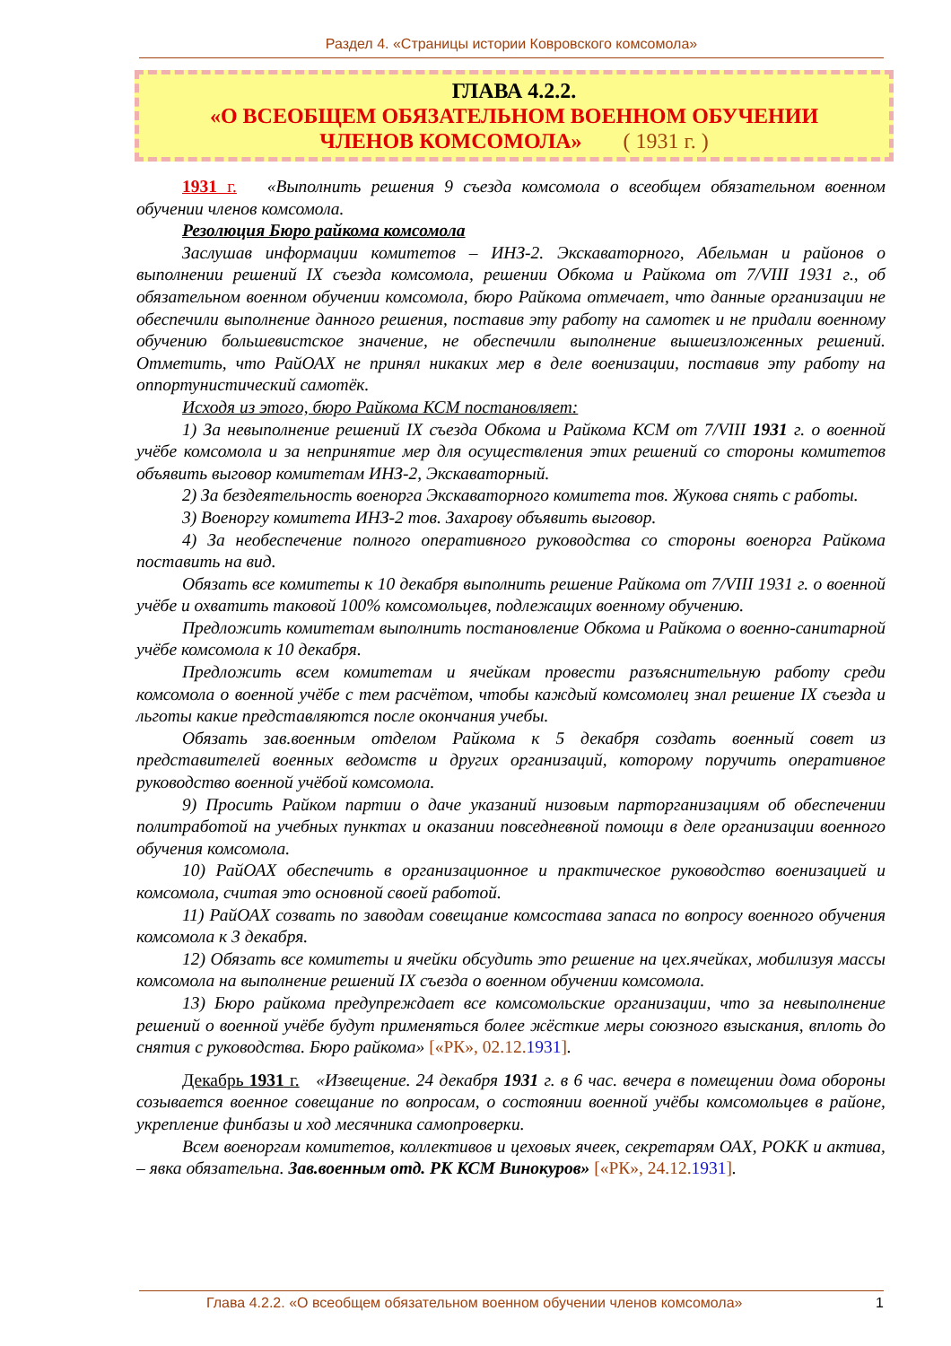Раздел 4. «Страницы истории Ковровского комсомола»
ГЛАВА 4.2.2.
«О ВСЕОБЩЕМ ОБЯЗАТЕЛЬНОМ ВОЕННОМ ОБУЧЕНИИ
ЧЛЕНОВ КОМСОМОЛА» ( 1931 г. )
1931 г. «Выполнить решения 9 съезда комсомола о всеобщем обязательном военном обучении членов комсомола.
Резолюция Бюро райкома комсомола
Заслушав информации комитетов – ИНЗ-2. Экскаваторного, Абельман и районов о выполнении решений IX съезда комсомола, решении Обкома и Райкома от 7/VIII 1931 г., об обязательном военном обучении комсомола, бюро Райкома отмечает, что данные организации не обеспечили выполнение данного решения, поставив эту работу на самотек и не придали военному обучению большевистское значение, не обеспечили выполнение вышеизложенных решений. Отметить, что РайОАХ не принял никаких мер в деле военизации, поставив эту работу на оппортунистический самотёк.
Исходя из этого, бюро Райкома КСМ постановляет:
1) За невыполнение решений IX съезда Обкома и Райкома КСМ от 7/VIII 1931 г. о военной учёбе комсомола и за непринятие мер для осуществления этих решений со стороны комитетов объявить выговор комитетам ИНЗ-2, Экскаваторный.
2) За бездеятельность военорга Экскаваторного комитета тов. Жукова снять с работы.
3) Военоргу комитета ИНЗ-2 тов. Захарову объявить выговор.
4) За необеспечение полного оперативного руководства со стороны военорга Райкома поставить на вид.
Обязать все комитеты к 10 декабря выполнить решение Райкома от 7/VIII 1931 г. о военной учёбе и охватить таковой 100% комсомольцев, подлежащих военному обучению.
Предложить комитетам выполнить постановление Обкома и Райкома о военно-санитарной учёбе комсомола к 10 декабря.
Предложить всем комитетам и ячейкам провести разъяснительную работу среди комсомола о военной учёбе с тем расчётом, чтобы каждый комсомолец знал решение IX съезда и льготы какие представляются после окончания учебы.
Обязать зав.военным отделом Райкома к 5 декабря создать военный совет из представителей военных ведомств и других организаций, которому поручить оперативное руководство военной учёбой комсомола.
9) Просить Райком партии о даче указаний низовым парторганизациям об обеспечении политработой на учебных пунктах и оказании повседневной помощи в деле организации военного обучения комсомола.
10) РайОАХ обеспечить в организационное и практическое руководство военизацией и комсомола, считая это основной своей работой.
11) РайОАХ созвать по заводам совещание комсостава запаса по вопросу военного обучения комсомола к 3 декабря.
12) Обязать все комитеты и ячейки обсудить это решение на цех.ячейках, мобилизуя массы комсомола на выполнение решений IX съезда о военном обучении комсомола.
13) Бюро райкома предупреждает все комсомольские организации, что за невыполнение решений о военной учёбе будут применяться более жёсткие меры союзного взыскания, вплоть до снятия с руководства. Бюро райкома» [«РК», 02.12.1931].
Декабрь 1931 г. «Извещение. 24 декабря 1931 г. в 6 час. вечера в помещении дома обороны созывается военное совещание по вопросам, о состоянии военной учёбы комсомольцев в районе, укрепление финбазы и ход месячника самопроверки.
Всем военоргам комитетов, коллективов и цеховых ячеек, секретарям ОАХ, РОКК и актива, – явка обязательна. Зав.военным отд. РК КСМ Винокуров» [«РК», 24.12.1931].
Глава 4.2.2. «О всеобщем обязательном военном обучении членов комсомола» 1